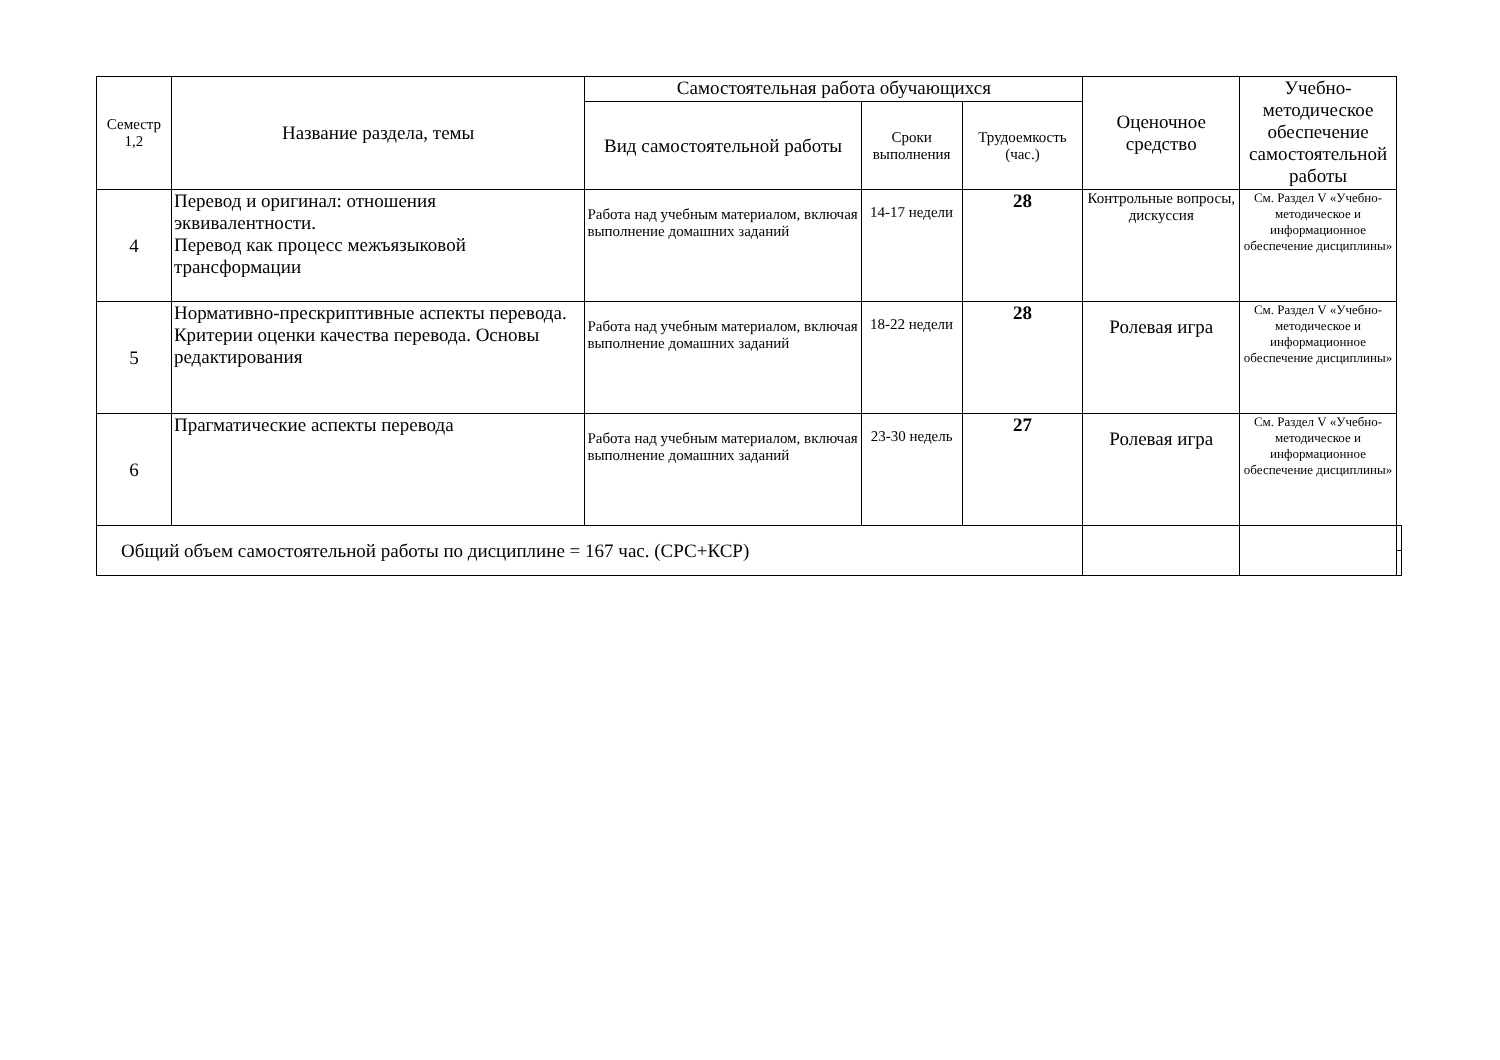| Семестр 1,2 | Название раздела, темы | Самостоятельная работа обучающихся | | | Оценочное средство | Учебно-методическое обеспечение самостоятельной работы | |
| --- | --- | --- | --- | --- | --- | --- | --- |
| | | Вид самостоятельной работы | Сроки выполнения | Трудоемкость (час.) | | | |
| 4 | Перевод и оригинал: отношения эквивалентности. Перевод как процесс межъязыковой трансформации | Работа над учебным материалом, включая выполнение домашних заданий | 14-17 недели | 28 | Контрольные вопросы, дискуссия | См. Раздел V «Учебно-методическое и информационное обеспечение дисциплины» | |
| 5 | Нормативно-прескриптивные аспекты перевода. Критерии оценки качества перевода. Основы редактирования | Работа над учебным материалом, включая выполнение домашних заданий | 18-22 недели | 28 | Ролевая игра | См. Раздел V «Учебно-методическое и информационное обеспечение дисциплины» | |
| 6 | Прагматические аспекты перевода | Работа над учебным материалом, включая выполнение домашних заданий | 23-30 недель | 27 | Ролевая игра | См. Раздел V «Учебно-методическое и информационное обеспечение дисциплины» | |
| Общий объем самостоятельной работы по дисциплине = 167 час. (СРС+КСР) | | | | | | | |